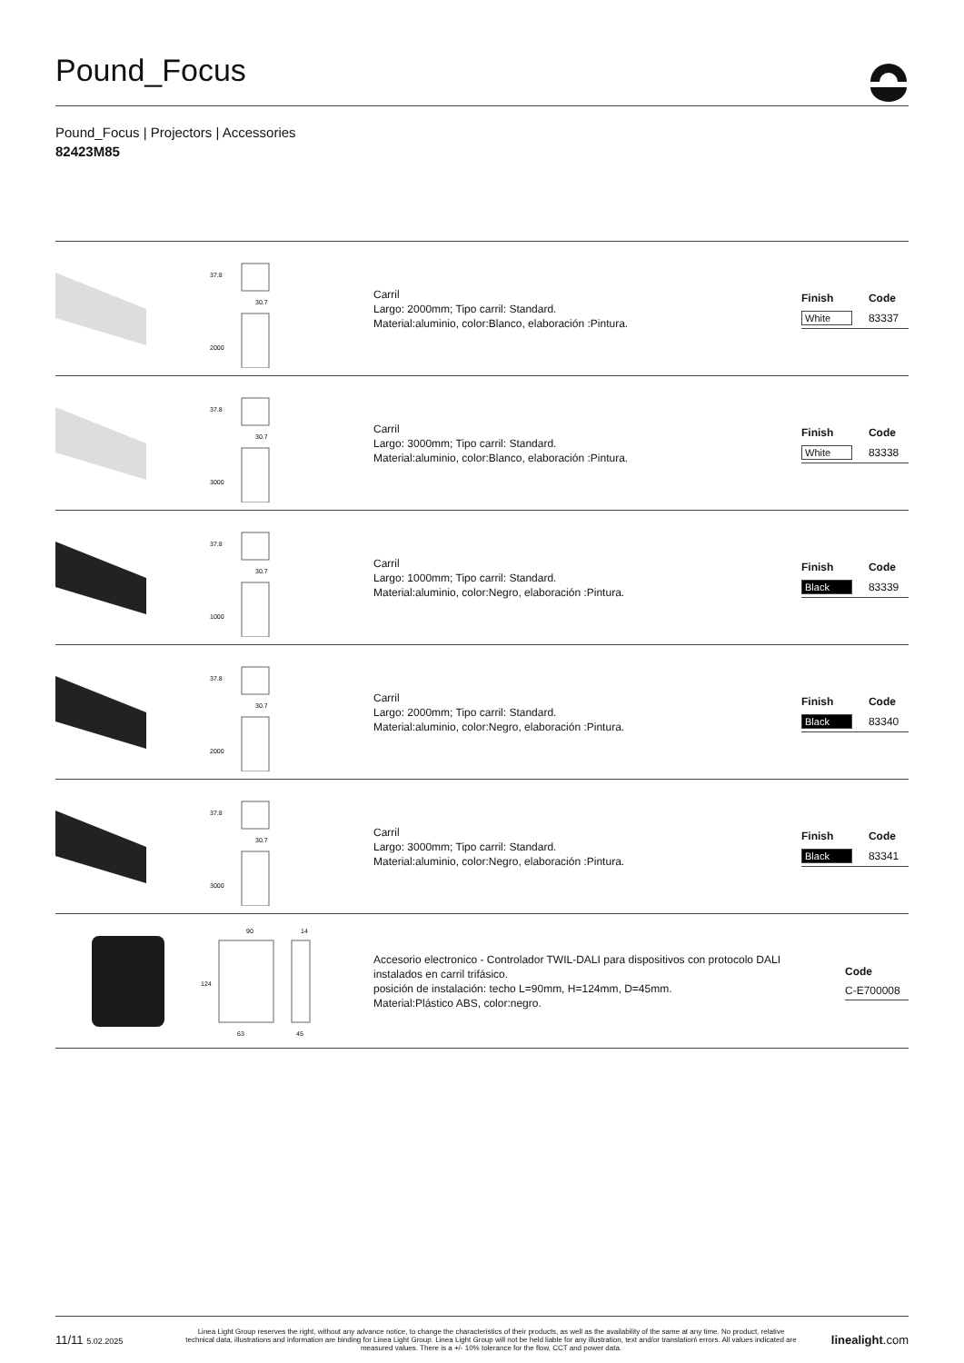Pound_Focus
Pound_Focus | Projectors | Accessories
82423M85
37.8
30.7
2000
Carril
Largo: 2000mm; Tipo carril: Standard.
Material:aluminio, color:Blanco, elaboración :Pintura.
| Finish | Code |
| --- | --- |
| White | 83337 |
37.8
30.7
3000
Carril
Largo: 3000mm; Tipo carril: Standard.
Material:aluminio, color:Blanco, elaboración :Pintura.
| Finish | Code |
| --- | --- |
| White | 83338 |
37.8
30.7
1000
Carril
Largo: 1000mm; Tipo carril: Standard.
Material:aluminio, color:Negro, elaboración :Pintura.
| Finish | Code |
| --- | --- |
| Black | 83339 |
37.8
30.7
2000
Carril
Largo: 2000mm; Tipo carril: Standard.
Material:aluminio, color:Negro, elaboración :Pintura.
| Finish | Code |
| --- | --- |
| Black | 83340 |
37.8
30.7
3000
Carril
Largo: 3000mm; Tipo carril: Standard.
Material:aluminio, color:Negro, elaboración :Pintura.
| Finish | Code |
| --- | --- |
| Black | 83341 |
90
14
124
63
45
Accesorio electronico - Controlador TWIL-DALI para dispositivos con protocolo DALI instalados en carril trifásico.
posición de instalación: techo L=90mm, H=124mm, D=45mm.
Material:Plástico ABS, color:negro.
| Code |
| --- |
| C-E700008 |
11/11 5.02.2025
Linea Light Group reserves the right, without any advance notice, to change the characteristics of their products, as well as the availability of the same at any time. No product, relative technical data, illustrations and information are binding for Linea Light Group. Linea Light Group will not be held liable for any illustration, text and/or translation\ errors. All values indicated are measured values. There is a +/- 10% tolerance for the flow, CCT and power data.
linealight.com